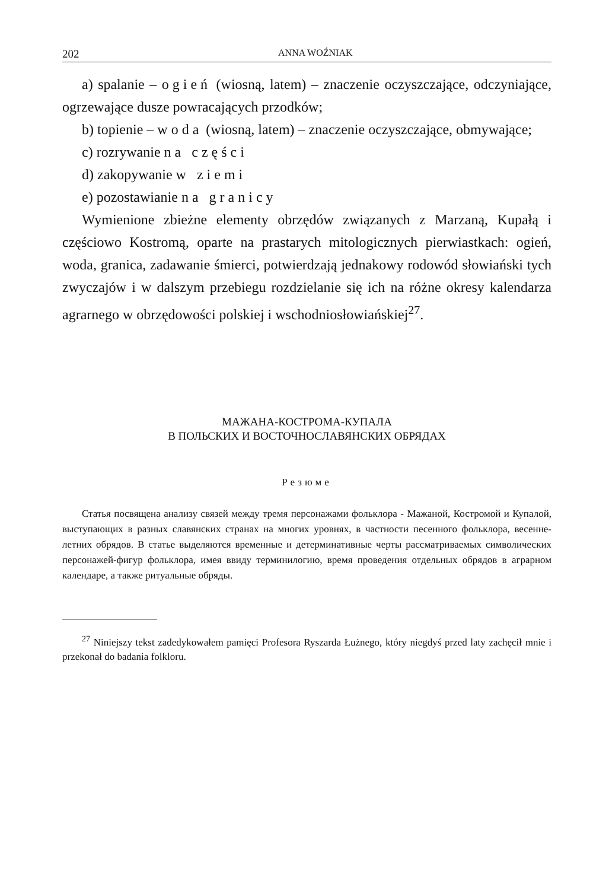202 ANNA WOŹNIAK
a) spalanie – ogień (wiosną, latem) – znaczenie oczyszczające, odczyniające, ogrzewające dusze powracających przodków;
b) topienie – woda (wiosną, latem) – znaczenie oczyszczające, obmywające;
c) rozrywanie na części
d) zakopywanie w ziemi
e) pozostawianie na granicy
Wymienione zbieżne elementy obrzędów związanych z Marzaną, Kupałą i częściowo Kostromą, oparte na prastarych mitologicznych pierwiastkach: ogień, woda, granica, zadawanie śmierci, potwierdzają jednakowy rodowód słowiański tych zwyczajów i w dalszym przebiegu rozdzielanie się ich na różne okresy kalendarza agrarnego w obrzędowości polskiej i wschodniosłowiańskiej<sup>27</sup>.
МАЖАНА-КОСТРОМА-КУПАЛА
В ПОЛЬСКИХ И ВОСТОЧНОСЛАВЯНСКИХ ОБРЯДАХ
Резюме
Статья посвящена анализу связей между тремя персонажами фольклора - Мажаной, Костромой и Купалой, выступающих в разных славянских странах на многих уровнях, в частности песенного фольклора, весенне-летних обрядов. В статье выделяются временные и детерминативные черты рассматриваемых символических персонажей-фигур фольклора, имея ввиду терминилогию, время проведения отдельных обрядов в аграрном календаре, а также ритуальные обряды.
<sup>27</sup> Niniejszy tekst zadedykowałem pamięci Profesora Ryszarda Łużnego, który niegdyś przed laty zachęcił mnie i przekonał do badania folkloru.